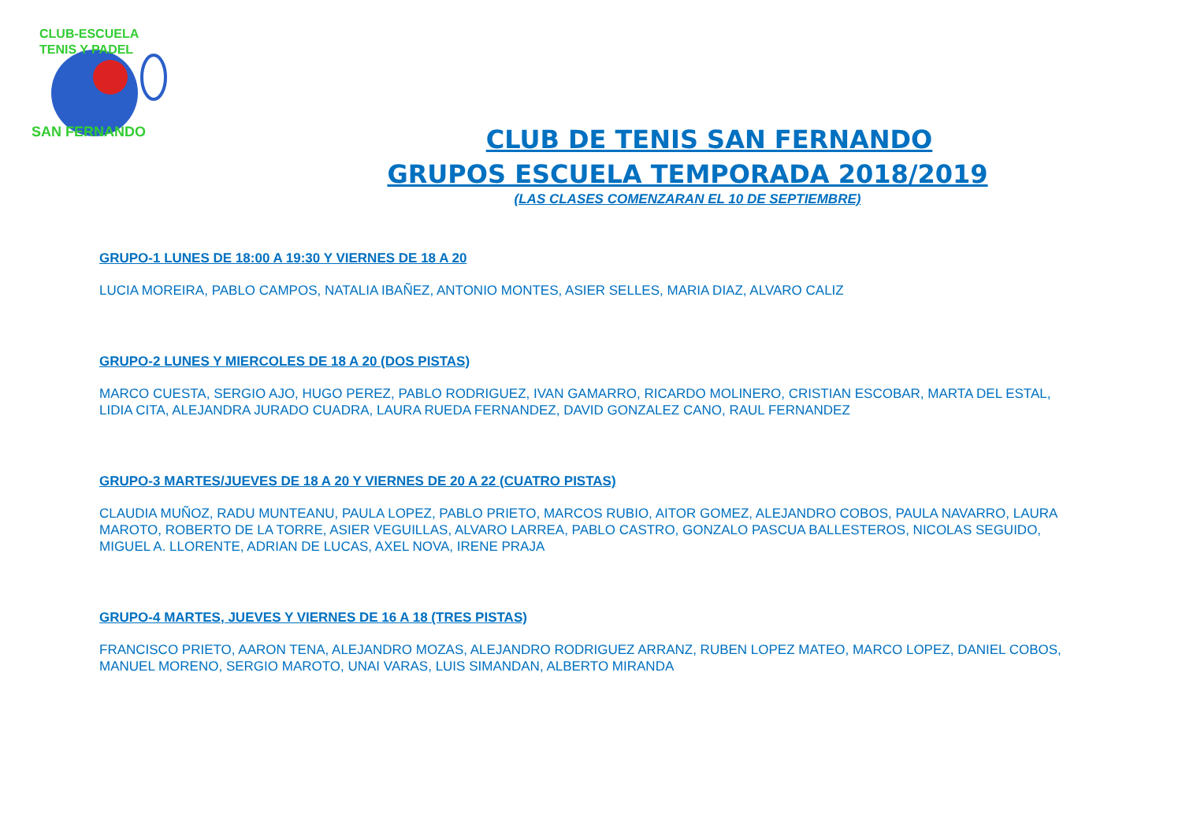CLUB-ESCUELA
TENIS Y PADEL
SAN FERNANDO
CLUB DE TENIS SAN FERNANDO
GRUPOS ESCUELA TEMPORADA 2018/2019
(LAS CLASES COMENZARAN EL 10 DE SEPTIEMBRE)
GRUPO-1 LUNES DE 18:00 A 19:30 Y VIERNES DE 18 A 20
LUCIA MOREIRA, PABLO CAMPOS, NATALIA IBAÑEZ, ANTONIO MONTES, ASIER SELLES, MARIA DIAZ, ALVARO CALIZ
GRUPO-2 LUNES Y MIERCOLES DE 18 A 20 (DOS PISTAS)
MARCO CUESTA, SERGIO AJO, HUGO PEREZ, PABLO RODRIGUEZ, IVAN GAMARRO, RICARDO MOLINERO, CRISTIAN ESCOBAR, MARTA DEL ESTAL, LIDIA CITA, ALEJANDRA JURADO CUADRA, LAURA RUEDA FERNANDEZ, DAVID GONZALEZ CANO, RAUL FERNANDEZ
GRUPO-3 MARTES/JUEVES DE 18 A 20 Y VIERNES DE 20 A 22 (CUATRO PISTAS)
CLAUDIA MUÑOZ, RADU MUNTEANU, PAULA LOPEZ, PABLO PRIETO, MARCOS RUBIO, AITOR GOMEZ, ALEJANDRO COBOS, PAULA NAVARRO, LAURA MAROTO, ROBERTO DE LA TORRE, ASIER VEGUILLAS, ALVARO LARREA, PABLO CASTRO, GONZALO PASCUA BALLESTEROS, NICOLAS SEGUIDO, MIGUEL A. LLORENTE, ADRIAN DE LUCAS, AXEL NOVA, IRENE PRAJA
GRUPO-4 MARTES, JUEVES Y VIERNES DE 16 A 18 (TRES PISTAS)
FRANCISCO PRIETO, AARON TENA, ALEJANDRO MOZAS, ALEJANDRO RODRIGUEZ ARRANZ, RUBEN LOPEZ MATEO, MARCO LOPEZ, DANIEL COBOS, MANUEL MORENO, SERGIO MAROTO, UNAI VARAS, LUIS SIMANDAN, ALBERTO MIRANDA